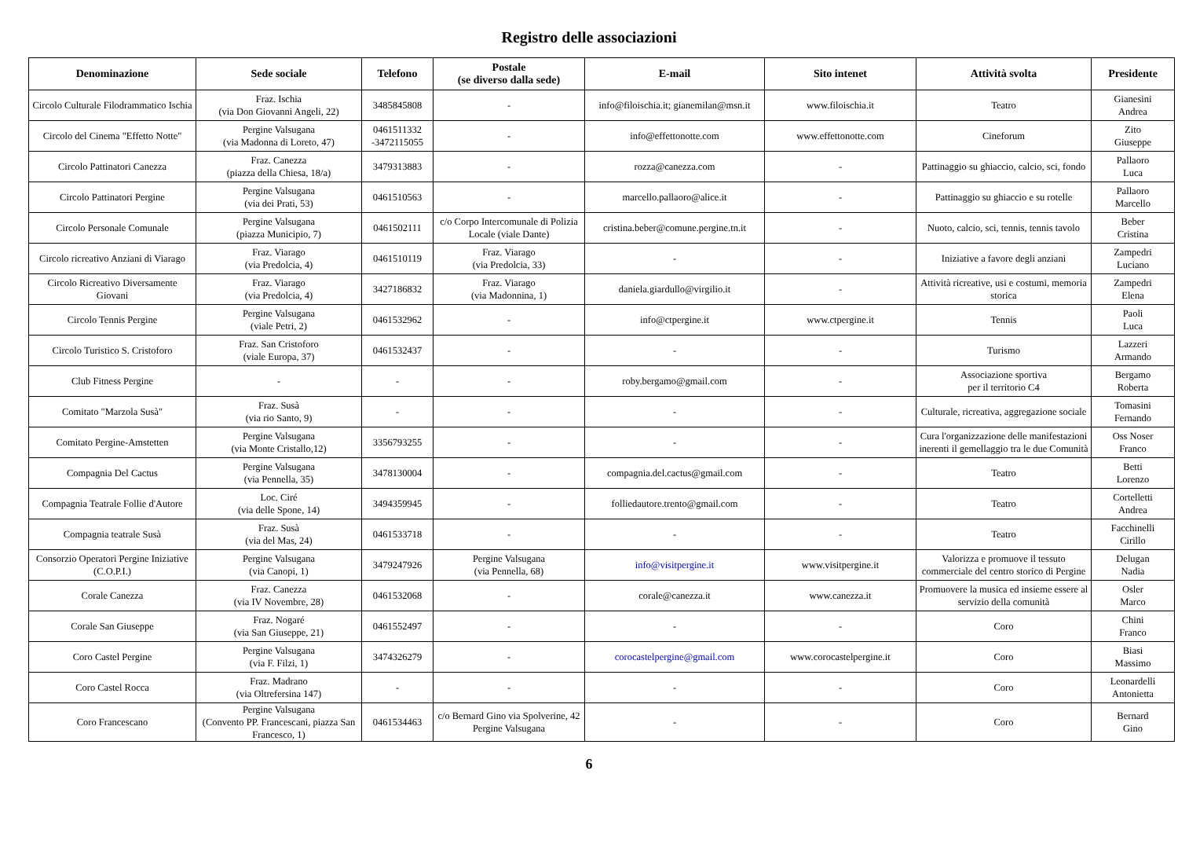Registro delle associazioni
| Denominazione | Sede sociale | Telefono | Postale (se diverso dalla sede) | E-mail | Sito intenet | Attività svolta | Presidente |
| --- | --- | --- | --- | --- | --- | --- | --- |
| Circolo Culturale Filodrammatico Ischia | Fraz. Ischia (via Don Giovanni Angeli, 22) | 3485845808 | - | info@filoischia.it; gianemilan@msn.it | www.filoischia.it | Teatro | Gianesini Andrea |
| Circolo del Cinema "Effetto Notte" | Pergine Valsugana (via Madonna di Loreto, 47) | 0461511332 -3472115055 | - | info@effettonotte.com | www.effettonotte.com | Cineforum | Zito Giuseppe |
| Circolo Pattinatori Canezza | Fraz. Canezza (piazza della Chiesa, 18/a) | 3479313883 | - | rozza@canezza.com | - | Pattinaggio su ghiaccio, calcio, sci, fondo | Pallaoro Luca |
| Circolo Pattinatori Pergine | Pergine Valsugana (via dei Prati, 53) | 0461510563 | - | marcello.pallaoro@alice.it | - | Pattinaggio su ghiaccio e su rotelle | Pallaoro Marcello |
| Circolo Personale Comunale | Pergine Valsugana (piazza Municipio, 7) | 0461502111 | c/o Corpo Intercomunale di Polizia Locale (viale Dante) | cristina.beber@comune.pergine.tn.it | - | Nuoto, calcio, sci, tennis, tennis tavolo | Beber Cristina |
| Circolo ricreativo Anziani di Viarago | Fraz. Viarago (via Predolcia, 4) | 0461510119 | Fraz. Viarago (via Predolcia, 33) | - | - | Iniziative a favore degli anziani | Zampedri Luciano |
| Circolo Ricreativo Diversamente Giovani | Fraz. Viarago (via Predolcia, 4) | 3427186832 | Fraz. Viarago (via Madonnina, 1) | daniela.giardullo@virgilio.it | - | Attività ricreative, usi e costumi, memoria storica | Zampedri Elena |
| Circolo Tennis Pergine | Pergine Valsugana (viale Petri, 2) | 0461532962 | - | info@ctpergine.it | www.ctpergine.it | Tennis | Paoli Luca |
| Circolo Turistico S. Cristoforo | Fraz. San Cristoforo (viale Europa, 37) | 0461532437 | - | - | - | Turismo | Lazzeri Armando |
| Club Fitness Pergine | - | - | - | roby.bergamo@gmail.com | - | Associazione sportiva per il territorio C4 | Bergamo Roberta |
| Comitato "Marzola Susà" | Fraz. Susà (via rio Santo, 9) | - | - | - | - | Culturale, ricreativa, aggregazione sociale | Tomasini Fernando |
| Comitato Pergine-Amstetten | Pergine Valsugana (via Monte Cristallo,12) | 3356793255 | - | - | - | Cura l'organizzazione delle manifestazioni inerenti il gemellaggio tra le due Comunità | Oss Noser Franco |
| Compagnia Del Cactus | Pergine Valsugana (via Pennella, 35) | 3478130004 | - | compagnia.del.cactus@gmail.com | - | Teatro | Betti Lorenzo |
| Compagnia Teatrale Follie d'Autore | Loc. Ciré (via delle Spone, 14) | 3494359945 | - | folliedautore.trento@gmail.com | - | Teatro | Cortelletti Andrea |
| Compagnia teatrale Susà | Fraz. Susà (via del Mas, 24) | 0461533718 | - | - | - | Teatro | Facchinelli Cirillo |
| Consorzio Operatori Pergine Iniziative (C.O.P.I.) | Pergine Valsugana (via Canopi, 1) | 3479247926 | Pergine Valsugana (via Pennella, 68) | info@visitpergine.it | www.visitpergine.it | Valorizza e promuove il tessuto commerciale del centro storico di Pergine | Delugan Nadia |
| Corale Canezza | Fraz. Canezza (via IV Novembre, 28) | 0461532068 | - | corale@canezza.it | www.canezza.it | Promuovere la musica ed insieme essere al servizio della comunità | Osler Marco |
| Corale San Giuseppe | Fraz. Nogaré (via San Giuseppe, 21) | 0461552497 | - | - | - | Coro | Chini Franco |
| Coro Castel Pergine | Pergine Valsugana (via F. Filzi, 1) | 3474326279 | - | corocastelpergine@gmail.com | www.corocastelpergine.it | Coro | Biasi Massimo |
| Coro Castel Rocca | Fraz. Madrano (via Oltrefersina 147) | - | - | - | - | Coro | Leonardelli Antonietta |
| Coro Francescano | Pergine Valsugana (Convento PP. Francescani, piazza San Francesco, 1) | 0461534463 | c/o Bernard Gino via Spolverine, 42 Pergine Valsugana | - | - | Coro | Bernard Gino |
6